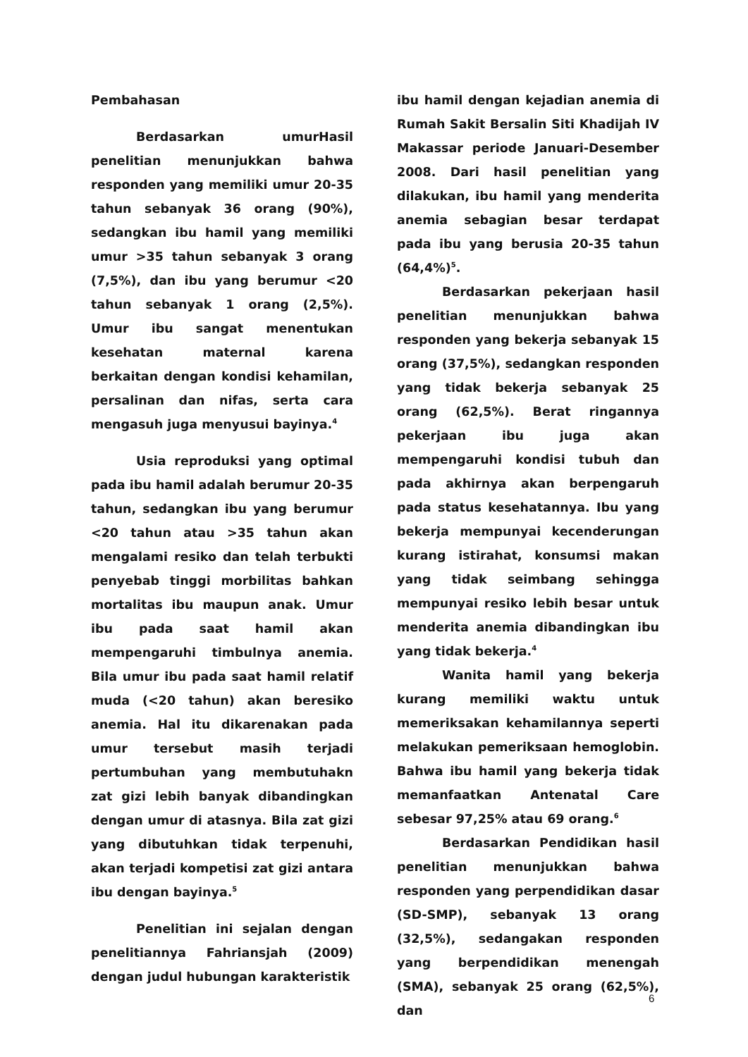Pembahasan
Berdasarkan umurHasil penelitian menunjukkan bahwa responden yang memiliki umur 20-35 tahun sebanyak 36 orang (90%), sedangkan ibu hamil yang memiliki umur >35 tahun sebanyak 3 orang (7,5%), dan ibu yang berumur <20 tahun sebanyak 1 orang (2,5%). Umur ibu sangat menentukan kesehatan maternal karena berkaitan dengan kondisi kehamilan, persalinan dan nifas, serta cara mengasuh juga menyusui bayinya.<sup>4</sup>
Usia reproduksi yang optimal pada ibu hamil adalah berumur 20-35 tahun, sedangkan ibu yang berumur <20 tahun atau >35 tahun akan mengalami resiko dan telah terbukti penyebab tinggi morbilitas bahkan mortalitas ibu maupun anak. Umur ibu pada saat hamil akan mempengaruhi timbulnya anemia. Bila umur ibu pada saat hamil relatif muda (<20 tahun) akan beresiko anemia. Hal itu dikarenakan pada umur tersebut masih terjadi pertumbuhan yang membutuhakn zat gizi lebih banyak dibandingkan dengan umur di atasnya. Bila zat gizi yang dibutuhkan tidak terpenuhi, akan terjadi kompetisi zat gizi antara ibu dengan bayinya.<sup>5</sup>
Penelitian ini sejalan dengan penelitiannya Fahriansjah (2009) dengan judul hubungan karakteristik
ibu hamil dengan kejadian anemia di Rumah Sakit Bersalin Siti Khadijah IV Makassar periode Januari-Desember 2008. Dari hasil penelitian yang dilakukan, ibu hamil yang menderita anemia sebagian besar terdapat pada ibu yang berusia 20-35 tahun (64,4%)<sup>5</sup>.
Berdasarkan pekerjaan hasil penelitian menunjukkan bahwa responden yang bekerja sebanyak 15 orang (37,5%), sedangkan responden yang tidak bekerja sebanyak 25 orang (62,5%). Berat ringannya pekerjaan ibu juga akan mempengaruhi kondisi tubuh dan pada akhirnya akan berpengaruh pada status kesehatannya. Ibu yang bekerja mempunyai kecenderungan kurang istirahat, konsumsi makan yang tidak seimbang sehingga mempunyai resiko lebih besar untuk menderita anemia dibandingkan ibu yang tidak bekerja.<sup>4</sup>
Wanita hamil yang bekerja kurang memiliki waktu untuk memeriksakan kehamilannya seperti melakukan pemeriksaan hemoglobin. Bahwa ibu hamil yang bekerja tidak memanfaatkan Antenatal Care sebesar 97,25% atau 69 orang.<sup>6</sup>
Berdasarkan Pendidikan hasil penelitian menunjukkan bahwa responden yang perpendidikan dasar (SD-SMP), sebanyak 13 orang (32,5%), sedangakan responden yang berpendidikan menengah (SMA), sebanyak 25 orang (62,5%), dan
6